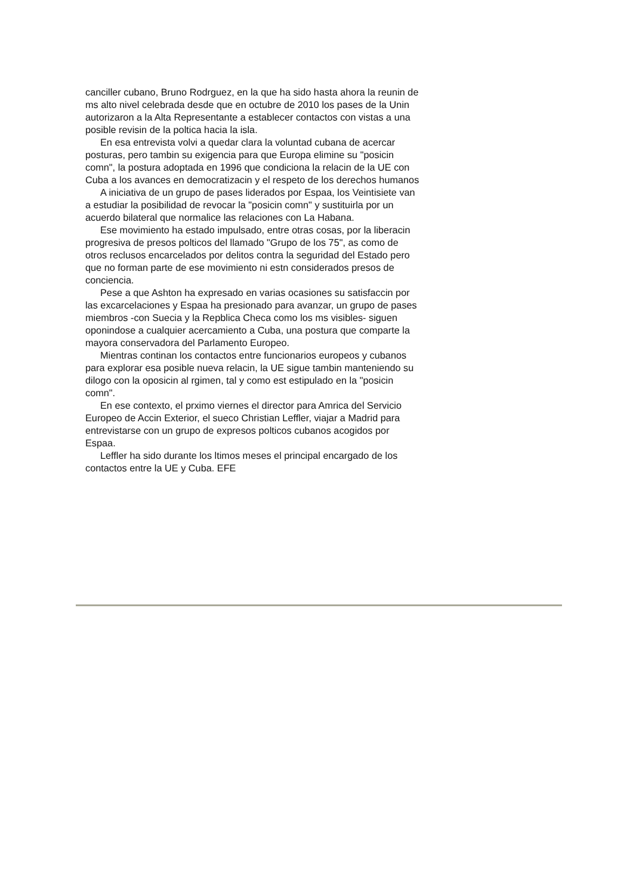canciller cubano, Bruno Rodrguez, en la que ha sido hasta ahora la reunin de ms alto nivel celebrada desde que en octubre de 2010 los pases de la Unin autorizaron a la Alta Representante a establecer contactos con vistas a una posible revisin de la poltica hacia la isla.
En esa entrevista volvi a quedar clara la voluntad cubana de acercar posturas, pero tambin su exigencia para que Europa elimine su "posicin comn", la postura adoptada en 1996 que condiciona la relacin de la UE con Cuba a los avances en democratizacin y el respeto de los derechos humanos
A iniciativa de un grupo de pases liderados por Espaa, los Veintisiete van a estudiar la posibilidad de revocar la "posicin comn" y sustituirla por un acuerdo bilateral que normalice las relaciones con La Habana.
Ese movimiento ha estado impulsado, entre otras cosas, por la liberacin progresiva de presos polticos del llamado "Grupo de los 75", as como de otros reclusos encarcelados por delitos contra la seguridad del Estado pero que no forman parte de ese movimiento ni estn considerados presos de conciencia.
Pese a que Ashton ha expresado en varias ocasiones su satisfaccin por las excarcelaciones y Espaa ha presionado para avanzar, un grupo de pases miembros -con Suecia y la Repblica Checa como los ms visibles- siguen oponindose a cualquier acercamiento a Cuba, una postura que comparte la mayora conservadora del Parlamento Europeo.
Mientras continan los contactos entre funcionarios europeos y cubanos para explorar esa posible nueva relacin, la UE sigue tambin manteniendo su dilogo con la oposicin al rgimen, tal y como est estipulado en la "posicin comn".
En ese contexto, el prximo viernes el director para Amrica del Servicio Europeo de Accin Exterior, el sueco Christian Leffler, viajar a Madrid para entrevistarse con un grupo de expresos polticos cubanos acogidos por Espaa.
Leffler ha sido durante los ltimos meses el principal encargado de los contactos entre la UE y Cuba. EFE